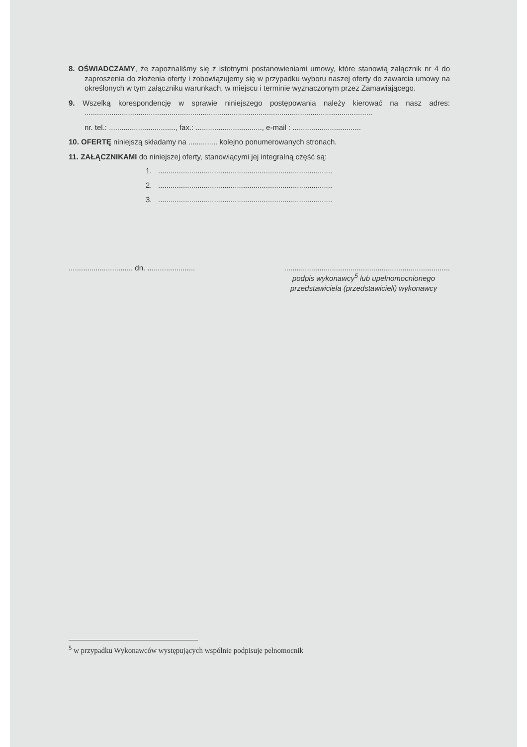8. OŚWIADCZAMY, że zapoznaliśmy się z istotnymi postanowieniami umowy, które stanowią załącznik nr 4 do zaproszenia do złożenia oferty i zobowiązujemy się w przypadku wyboru naszej oferty do zawarcia umowy na określonych w tym załączniku warunkach, w miejscu i terminie wyznaczonym przez Zamawiającego.
9. Wszelką korespondencję w sprawie niniejszego postępowania należy kierować na nasz adres: ...........................................................................................................................................
nr. tel.: ................................, fax.: ................................, e-mail : .................................
10. OFERTĘ niniejszą składamy na .............. kolejno ponumerowanych stronach.
11. ZAŁĄCZNIKAMI do niniejszej oferty, stanowiącymi jej integralną część są:
1. ....................................................................................
2. ....................................................................................
3. ....................................................................................
............................... dn. .......................................................................................................
podpis wykonawcy<sup>5</sup> lub upełnomocnionego
przedstawiciela (przedstawicieli) wykonawcy
<sup>5</sup> w przypadku Wykonawców występujących wspólnie podpisuje pełnomocnik